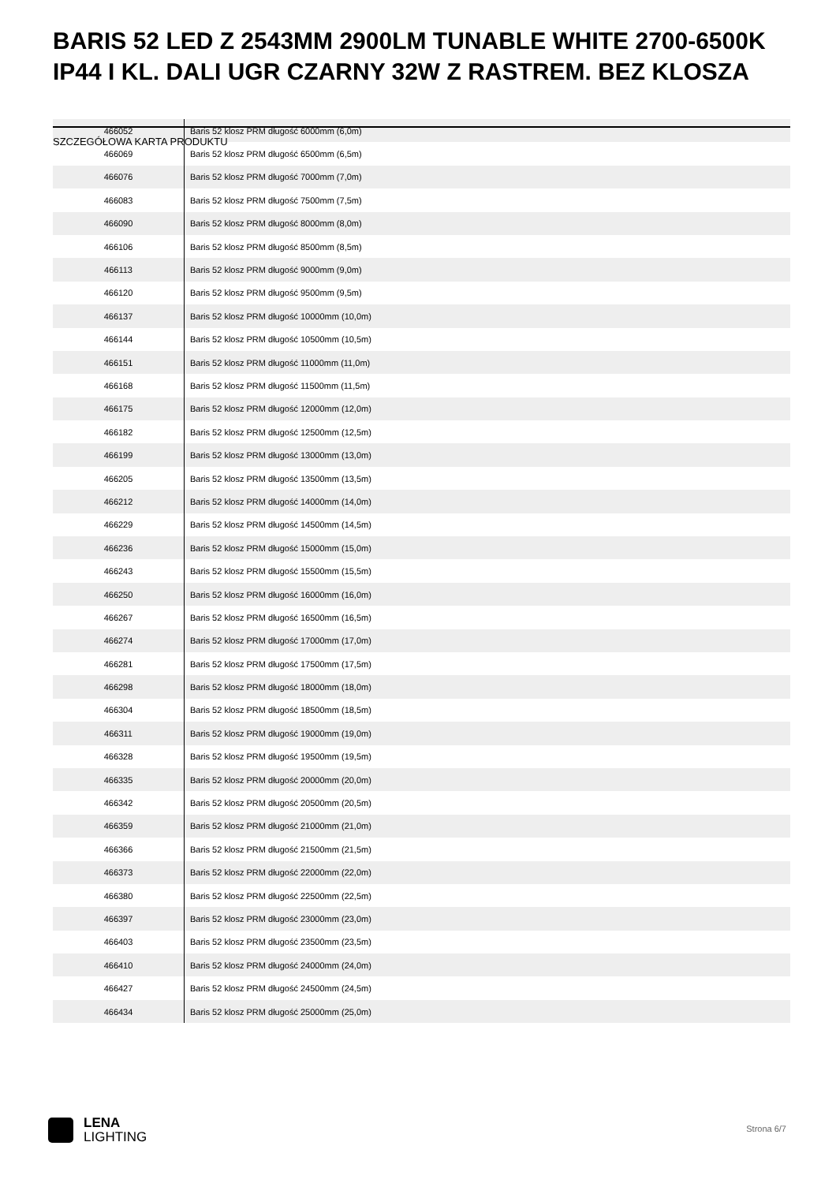BARIS 52 LED Z 2543MM 2900LM TUNABLE WHITE 2700-6500K IP44 I KL. DALI UGR CZARNY 32W Z RASTREM. BEZ KLOSZA
| 466052 | Baris 52 klosz PRM długość 6000mm (6,0m) |
| 466069 | Baris 52 klosz PRM długość 6500mm (6,5m) |
| 466076 | Baris 52 klosz PRM długość 7000mm (7,0m) |
| 466083 | Baris 52 klosz PRM długość 7500mm (7,5m) |
| 466090 | Baris 52 klosz PRM długość 8000mm (8,0m) |
| 466106 | Baris 52 klosz PRM długość 8500mm (8,5m) |
| 466113 | Baris 52 klosz PRM długość 9000mm (9,0m) |
| 466120 | Baris 52 klosz PRM długość 9500mm (9,5m) |
| 466137 | Baris 52 klosz PRM długość 10000mm (10,0m) |
| 466144 | Baris 52 klosz PRM długość 10500mm (10,5m) |
| 466151 | Baris 52 klosz PRM długość 11000mm (11,0m) |
| 466168 | Baris 52 klosz PRM długość 11500mm (11,5m) |
| 466175 | Baris 52 klosz PRM długość 12000mm (12,0m) |
| 466182 | Baris 52 klosz PRM długość 12500mm (12,5m) |
| 466199 | Baris 52 klosz PRM długość 13000mm (13,0m) |
| 466205 | Baris 52 klosz PRM długość 13500mm (13,5m) |
| 466212 | Baris 52 klosz PRM długość 14000mm (14,0m) |
| 466229 | Baris 52 klosz PRM długość 14500mm (14,5m) |
| 466236 | Baris 52 klosz PRM długość 15000mm (15,0m) |
| 466243 | Baris 52 klosz PRM długość 15500mm (15,5m) |
| 466250 | Baris 52 klosz PRM długość 16000mm (16,0m) |
| 466267 | Baris 52 klosz PRM długość 16500mm (16,5m) |
| 466274 | Baris 52 klosz PRM długość 17000mm (17,0m) |
| 466281 | Baris 52 klosz PRM długość 17500mm (17,5m) |
| 466298 | Baris 52 klosz PRM długość 18000mm (18,0m) |
| 466304 | Baris 52 klosz PRM długość 18500mm (18,5m) |
| 466311 | Baris 52 klosz PRM długość 19000mm (19,0m) |
| 466328 | Baris 52 klosz PRM długość 19500mm (19,5m) |
| 466335 | Baris 52 klosz PRM długość 20000mm (20,0m) |
| 466342 | Baris 52 klosz PRM długość 20500mm (20,5m) |
| 466359 | Baris 52 klosz PRM długość 21000mm (21,0m) |
| 466366 | Baris 52 klosz PRM długość 21500mm (21,5m) |
| 466373 | Baris 52 klosz PRM długość 22000mm (22,0m) |
| 466380 | Baris 52 klosz PRM długość 22500mm (22,5m) |
| 466397 | Baris 52 klosz PRM długość 23000mm (23,0m) |
| 466403 | Baris 52 klosz PRM długość 23500mm (23,5m) |
| 466410 | Baris 52 klosz PRM długość 24000mm (24,0m) |
| 466427 | Baris 52 klosz PRM długość 24500mm (24,5m) |
| 466434 | Baris 52 klosz PRM długość 25000mm (25,0m) |
SZCZEGÓŁOWA KARTA PRODUKTU
LENA
LIGHTING
Strona 6/7